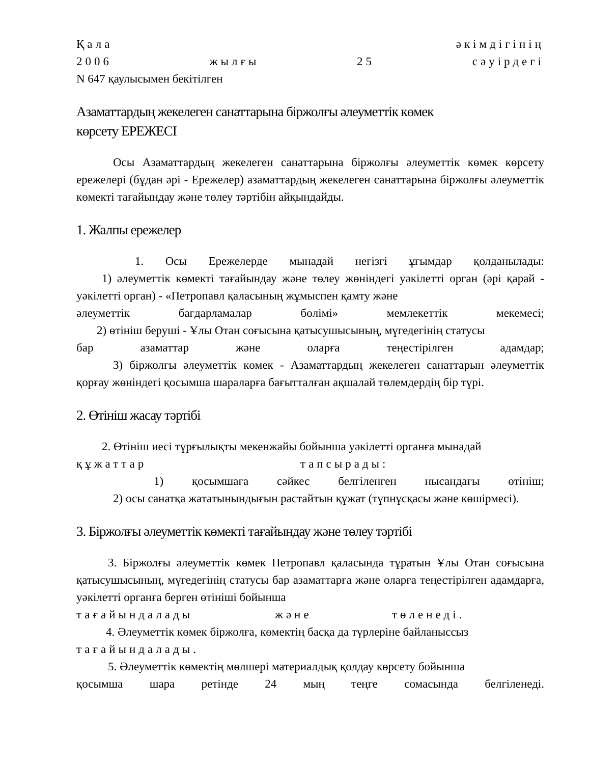Қала әкімдігінің
2006 жылғы 25 сәуірдегі
N 647 қаулысымен бекітілген
Азаматтардың жекелеген санаттарына біржолғы әлеуметтік көмек
көрсету ЕРЕЖЕСІ
Осы Азаматтардың жекелеген санаттарына біржолғы әлеуметтік көмек көрсету ережелері (бұдан әрі - Ережелер) азаматтардың жекелеген санаттарына біржолғы әлеуметтік көмекті тағайындау және төлеу тәртібін айқындайды.
1. Жалпы ережелер
1. Осы Ережелерде мынадай негізгі ұғымдар қолданылады:
1) әлеуметтік көмекті тағайындау және төлеу жөніндегі уәкілетті орган (әрі қарай - уәкілетті орган) - «Петропавл қаласының жұмыспен қамту және
әлеуметтік бағдарламалар бөлімі» мемлекеттік мекемесі;
2) өтініш беруші - Ұлы Отан соғысына қатысушысының, мүгедегінің статусы
бар азаматтар және оларға теңестірілген адамдар;
3) біржолғы әлеуметтік көмек - Азаматтардың жекелеген санаттарын әлеуметтік қорғау жөніндегі қосымша шараларға бағытталған ақшалай төлемдердің бір түрі.
2. Өтініш жасау тәртібі
2. Өтініш иесі тұрғылықты мекенжайы бойынша уәкілетті органға мынадай
құжаттар тапсырады:
1) қосымшаға сәйкес белгіленген нысандағы өтініш;
2) осы санатқа жататынындығын растайтын құжат (түпнұсқасы және көшірмесі).
3. Біржолғы әлеуметтік көмекті тағайындау және төлеу тәртібі
3. Біржолғы әлеуметтік көмек Петропавл қаласында тұратын Ұлы Отан соғысына қатысушысының, мүгедегінің статусы бар азаматтарға және оларға теңестірілген адамдарға, уәкілетті органға берген өтініші бойынша
тағайындалады және төленеді.
4. Әлеуметтік көмек біржолға, көмектің басқа да түрлеріне байланыссыз
тағайындалады.
5. Әлеуметтік көмектің мөлшері материалдық қолдау көрсету бойынша
қосымша шара ретінде 24 мың теңге сомасында белгіленеді.